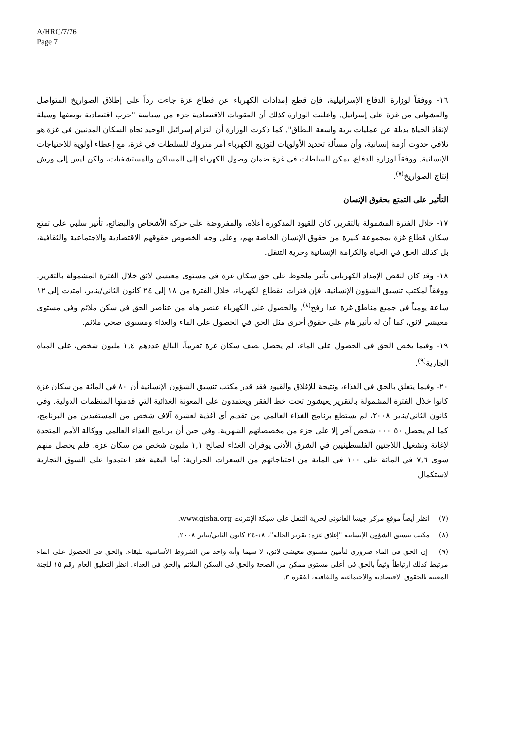A/HRC/7/76
Page 7
١٦- ووفقاً لوزارة الدفاع الإسرائيلية، فإن قطع إمدادات الكهرباء عن قطاع غزة جاءت رداً على إطلاق الصواريخ المتواصل والعشوائي من غزة على إسرائيل. وأعلنت الوزارة كذلك أن العقوبات الاقتصادية جزء من سياسة "حرب اقتصادية بوصفها وسيلة لإنقاذ الحياة بديلة عن عمليات برية واسعة النطاق". كما ذكرت الوزارة أن التزام إسرائيل الوحيد تجاه السكان المدنيين في غزة هو تلافي حدوث أزمة إنسانية، وأن مسألة تحديد الأولويات لتوزيع الكهرباء أمر متروك للسلطات في غزة، مع إعطاء أولوية للاحتياجات الإنسانية. ووفقاً لوزارة الدفاع، يمكن للسلطات في غزة ضمان وصول الكهرباء إلى المساكن والمستشفيات، ولكن ليس إلى ورش إنتاج الصواريخ<sup>(٧)</sup>.
التأثير على التمتع بحقوق الإنسان
١٧- خلال الفترة المشمولة بالتقرير، كان للقيود المذكورة أعلاه، والمفروضة على حركة الأشخاص والبضائع، تأثير سلبي على تمتع سكان قطاع غزة بمجموعة كبيرة من حقوق الإنسان الخاصة بهم، وعلى وجه الخصوص حقوقهم الاقتصادية والاجتماعية والثقافية، بل كذلك الحق في الحياة والكرامة الإنسانية وحرية التنقل.
١٨- وقد كان لنقص الإمداد الكهربائي تأثير ملحوظ على حق سكان غزة في مستوى معيشي لائق خلال الفترة المشمولة بالتقرير. ووفقاً لمكتب تنسيق الشؤون الإنسانية، فإن فترات انقطاع الكهرباء، خلال الفترة من ١٨ إلى ٢٤ كانون الثاني/يناير، امتدت إلى ١٢ ساعة يومياً في جميع مناطق غزة عدا رفح<sup>(٨)</sup>. والحصول على الكهرباء عنصر هام من عناصر الحق في سكن ملائم وفي مستوى معيشي لائق، كما أن له تأثير هام على حقوق أخرى مثل الحق في الحصول على الماء والغذاء ومستوى صحي ملائم.
١٩- وفيما يخص الحق في الحصول على الماء، لم يحصل نصف سكان غزة تقريباً، البالغ عددهم ١,٤ مليون شخص، على المياه الجارية<sup>(٩)</sup>.
٢٠- وفيما يتعلق بالحق في الغذاء، ونتيجة للإغلاق والقيود فقد قدر مكتب تنسيق الشؤون الإنسانية أن ٨٠ في المائة من سكان غزة كانوا خلال الفترة المشمولة بالتقرير يعيشون تحت خط الفقر ويعتمدون على المعونة الغذائية التي قدمتها المنظمات الدولية. وفي كانون الثاني/يناير ٢٠٠٨، لم يستطع برنامج الغذاء العالمي من تقديم أي أغذية لعشرة آلاف شخص من المستفيدين من البرنامج، كما لم يحصل ٥٠ ٠٠٠ شخص آخر إلا على جزء من مخصصاتهم الشهرية. وفي حين أن برنامج الغذاء العالمي ووكالة الأمم المتحدة لإغاثة وتشغيل اللاجئين الفلسطينيين في الشرق الأدنى يوفران الغذاء لصالح ١,١ مليون شخص من سكان غزة، فلم يحصل منهم سوى ٧,٦ في المائة على ١٠٠ في المائة من احتياجاتهم من السعرات الحرارية؛ أما البقية فقد اعتمدوا على السوق التجارية لاستكمال
(٧) انظر أيضاً موقع مركز جيشا القانوني لحرية التنقل على شبكة الإنترنت www.gisha.org.
(٨) مكتب تنسيق الشؤون الإنسانية "إغلاق غزة: تقرير الحالة"، ١٨-٢٤ كانون الثاني/يناير ٢٠٠٨.
(٩) إن الحق في الماء ضروري لتأمين مستوى معيشي لائق، لا سيما وأنه واحد من الشروط الأساسية للبقاء. والحق في الحصول على الماء مرتبط كذلك ارتباطاً وثيقاً بالحق في أعلى مستوى ممكن من الصحة والحق في السكن الملائم والحق في الغذاء. انظر التعليق العام رقم ١٥ للجنة المعنية بالحقوق الاقتصادية والاجتماعية والثقافية، الفقرة ٣.